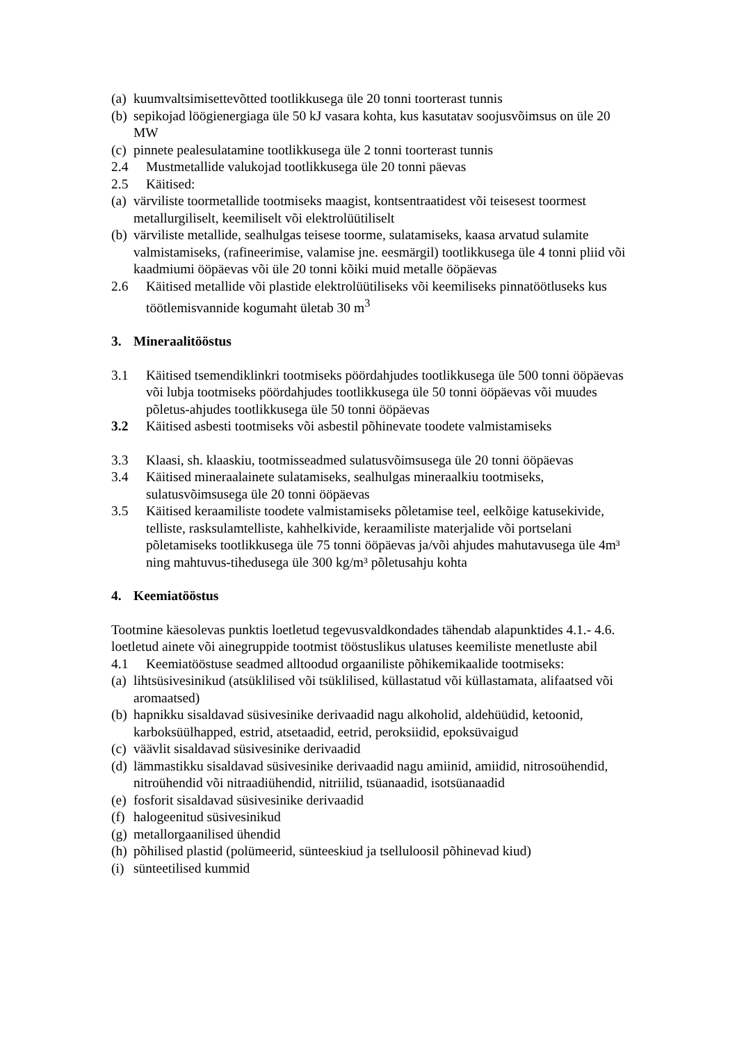(a) kuumvaltsimisettevõtted tootlikkusega üle 20 tonni toorterast tunnis
(b) sepikojad löögienergiaga üle 50 kJ vasara kohta, kus kasutatav soojusvõimsus on üle 20 MW
(c) pinnete pealesulatamine tootlikkusega üle 2 tonni toorterast tunnis
2.4 Mustmetallide valukojad tootlikkusega üle 20 tonni päevas
2.5 Käitised:
(a) värviliste toormetallide tootmiseks maagist, kontsentraatidest või teisesest toormest metallurgiliselt, keemiliselt või elektrolüütiliselt
(b) värviliste metallide, sealhulgas teisese toorme, sulatamiseks, kaasa arvatud sulamite valmistamiseks, (rafineerimise, valamise jne. eesmärgil) tootlikkusega üle 4 tonni pliid või kaadmiumi ööpäevas või üle 20 tonni kõiki muid metalle ööpäevas
2.6 Käitised metallide või plastide elektrolüütiliseks või keemiliseks pinnatöötluseks kus töötlemisvannide kogumaht ületab 30 m<sup>3</sup>
3. Mineraalitööstus
3.1 Käitised tsemendiklinkri tootmiseks pöördahjudes tootlikkusega üle 500 tonni ööpäevas või lubja tootmiseks pöördahjudes tootlikkusega üle 50 tonni ööpäevas või muudes põletus-ahjudes tootlikkusega üle 50 tonni ööpäevas
3.2 Käitised asbesti tootmiseks või asbestil põhinevate toodete valmistamiseks
3.3 Klaasi, sh. klaaskiu, tootmisseadmed sulatusvõimsusega üle 20 tonni ööpäevas
3.4 Käitised mineraalainete sulatamiseks, sealhulgas mineraalkiu tootmiseks, sulatusvõimsusega üle 20 tonni ööpäevas
3.5 Käitised keraamiliste toodete valmistamiseks põletamise teel, eelkõige katusekivide, telliste, rasksulamtelliste, kahhelkivide, keraamiliste materjalide või portselani põletamiseks tootlikkusega üle 75 tonni ööpäevas ja/või ahjudes mahutavusega üle 4m³ ning mahtuvus-tihedusega üle 300 kg/m³ põletusahju kohta
4. Keemiatööstus
Tootmine käesolevas punktis loetletud tegevusvaldkondades tähendab alapunktides 4.1.- 4.6. loetletud ainete või ainegruppide tootmist tööstuslikus ulatuses keemiliste menetluste abil
4.1 Keemiatööstuse seadmed alltoodud orgaaniliste põhikemikaalide tootmiseks:
(a) lihtsüsivesinikud (atsüklilised või tsüklilised, küllastatud või küllastamata, alifaatsed või aromaatsed)
(b) hapnikku sisaldavad süsivesinike derivaadid nagu alkoholid, aldehüüdid, ketoonid, karboksüülhapped, estrid, atsetaadid, eetrid, peroksiidid, epoksüvaigud
(c) väävlit sisaldavad süsivesinike derivaadid
(d) lämmastikku sisaldavad süsivesinike derivaadid nagu amiinid, amiidid, nitrosoühendid, nitroühendid või nitraadiühendid, nitriilid, tsüanaadid, isotsüanaadid
(e) fosforit sisaldavad süsivesinike derivaadid
(f) halogeenitud süsivesinikud
(g) metallorgaanilised ühendid
(h) põhilised plastid (polümeerid, sünteeskiud ja tselluloosil põhinevad kiud)
(i) sünteetilised kummid